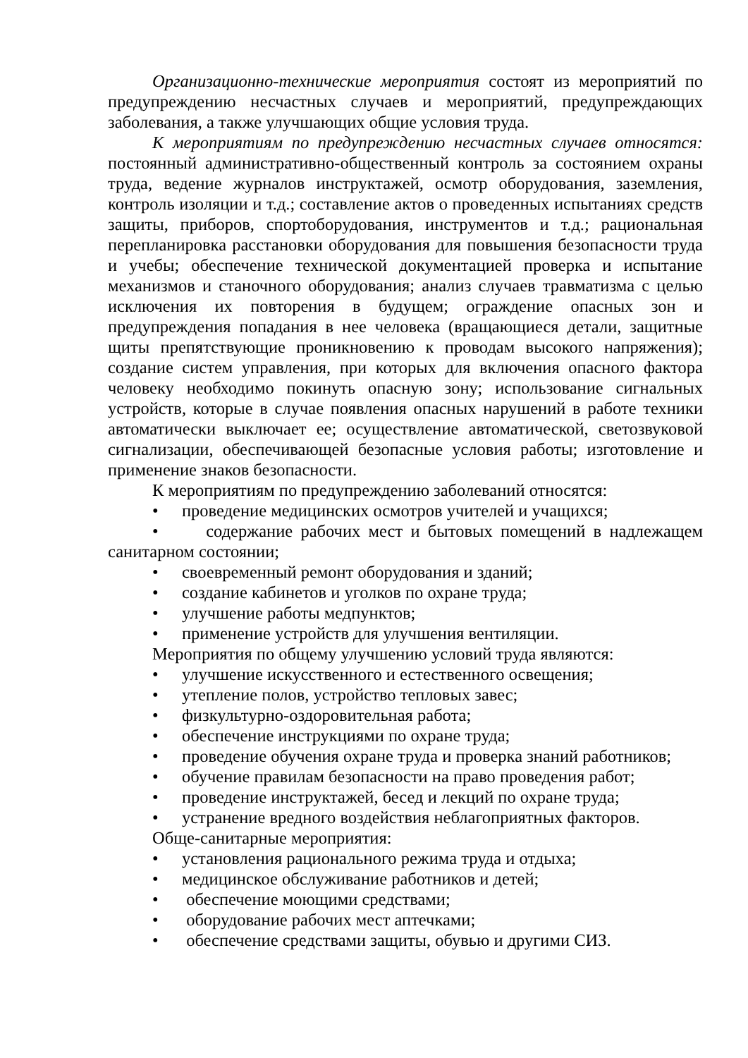Организационно-технические мероприятия состоят из мероприятий по предупреждению несчастных случаев и мероприятий, предупреждающих заболевания, а также улучшающих общие условия труда.
К мероприятиям по предупреждению несчастных случаев относятся: постоянный административно-общественный контроль за состоянием охраны труда, ведение журналов инструктажей, осмотр оборудования, заземления, контроль изоляции и т.д.; составление актов о проведенных испытаниях средств защиты, приборов, спортоборудования, инструментов и т.д.; рациональная перепланировка расстановки оборудования для повышения безопасности труда и учебы; обеспечение технической документацией проверка и испытание механизмов и станочного оборудования; анализ случаев травматизма с целью исключения их повторения в будущем; ограждение опасных зон и предупреждения попадания в нее человека (вращающиеся детали, защитные щиты препятствующие проникновению к проводам высокого напряжения); создание систем управления, при которых для включения опасного фактора человеку необходимо покинуть опасную зону; использование сигнальных устройств, которые в случае появления опасных нарушений в работе техники автоматически выключает ее; осуществление автоматической, светозвуковой сигнализации, обеспечивающей безопасные условия работы; изготовление и применение знаков безопасности.
К мероприятиям по предупреждению заболеваний относятся:
• проведение медицинских осмотров учителей и учащихся;
• содержание рабочих мест и бытовых помещений в надлежащем санитарном состоянии;
• своевременный ремонт оборудования и зданий;
• создание кабинетов и уголков по охране труда;
• улучшение работы медпунктов;
• применение устройств для улучшения вентиляции.
Мероприятия по общему улучшению условий труда являются:
• улучшение искусственного и естественного освещения;
• утепление полов, устройство тепловых завес;
• физкультурно-оздоровительная работа;
• обеспечение инструкциями по охране труда;
• проведение обучения охране труда и проверка знаний работников;
• обучение правилам безопасности на право проведения работ;
• проведение инструктажей, бесед и лекций по охране труда;
• устранение вредного воздействия неблагоприятных факторов.
Обще-санитарные мероприятия:
• установления рационального режима труда и отдыха;
• медицинское обслуживание работников и детей;
• обеспечение моющими средствами;
• оборудование рабочих мест аптечками;
• обеспечение средствами защиты, обувью и другими СИЗ.